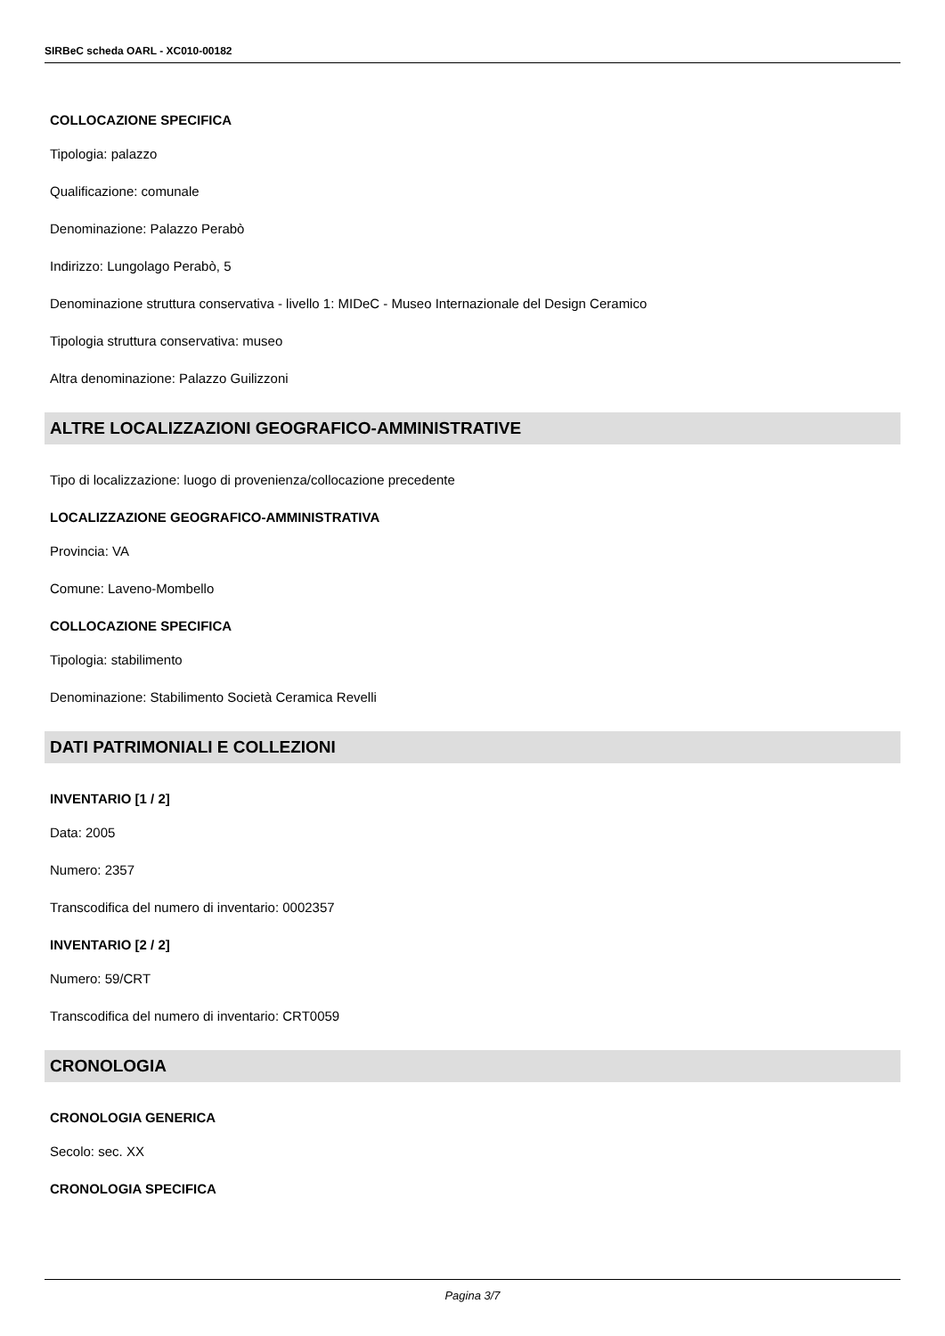SIRBeC scheda OARL - XC010-00182
COLLOCAZIONE SPECIFICA
Tipologia: palazzo
Qualificazione: comunale
Denominazione: Palazzo Perabò
Indirizzo: Lungolago Perabò, 5
Denominazione struttura conservativa - livello 1: MIDeC - Museo Internazionale del Design Ceramico
Tipologia struttura conservativa: museo
Altra denominazione: Palazzo Guilizzoni
ALTRE LOCALIZZAZIONI GEOGRAFICO-AMMINISTRATIVE
Tipo di localizzazione: luogo di provenienza/collocazione precedente
LOCALIZZAZIONE GEOGRAFICO-AMMINISTRATIVA
Provincia: VA
Comune: Laveno-Mombello
COLLOCAZIONE SPECIFICA
Tipologia: stabilimento
Denominazione: Stabilimento Società Ceramica Revelli
DATI PATRIMONIALI E COLLEZIONI
INVENTARIO [1 / 2]
Data: 2005
Numero: 2357
Transcodifica del numero di inventario: 0002357
INVENTARIO [2 / 2]
Numero: 59/CRT
Transcodifica del numero di inventario: CRT0059
CRONOLOGIA
CRONOLOGIA GENERICA
Secolo: sec. XX
CRONOLOGIA SPECIFICA
Pagina 3/7